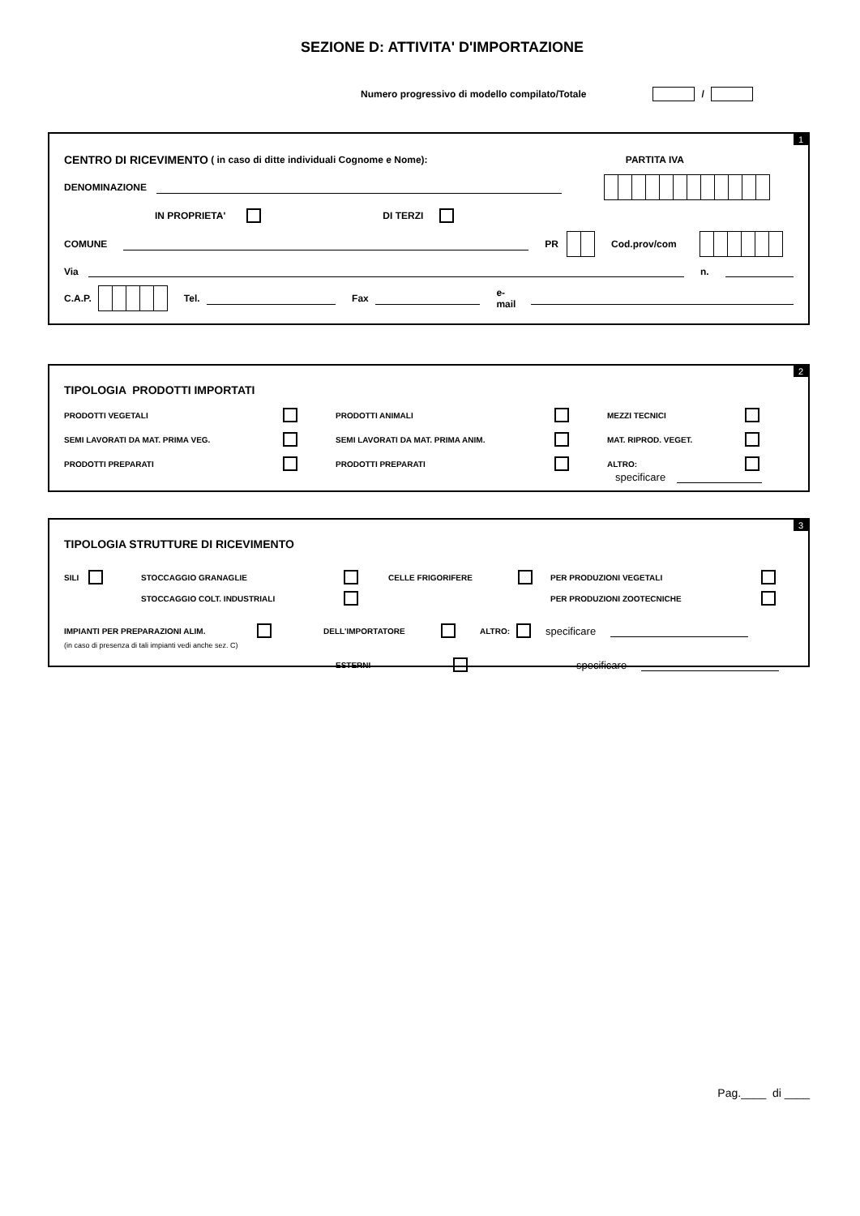SEZIONE D: ATTIVITA' D'IMPORTAZIONE
Numero progressivo di modello compilato/Totale /
1
CENTRO DI RICEVIMENTO ( in caso di ditte individuali Cognome e Nome): PARTITA IVA
DENOMINAZIONE
IN PROPRIETA' DI TERZI
COMUNE PR Cod.prov/com
Via n.
C.A.P. Tel. Fax e-mail
2
TIPOLOGIA PRODOTTI IMPORTATI
PRODOTTI VEGETALI PRODOTTI ANIMALI MEZZI TECNICI SEMI LAVORATI DA MAT. PRIMA VEG. SEMI LAVORATI DA MAT. PRIMA ANIM. MAT. RIPROD. VEGET. PRODOTTI PREPARATI PRODOTTI PREPARATI ALTRO:
specificare
3
TIPOLOGIA STRUTTURE DI RICEVIMENTO
SILI STOCCAGGIO GRANAGLIE CELLE FRIGORIFERE PER PRODUZIONI VEGETALI STOCCAGGIO COLT. INDUSTRIALI PER PRODUZIONI ZOOTECNICHE
IMPIANTI PER PREPARAZIONI ALIM. DELL'IMPORTATORE ALTRO: specificare
(in caso di presenza di tali impianti vedi anche sez. C)
ESTERNI specificare
Pag.____ di ____